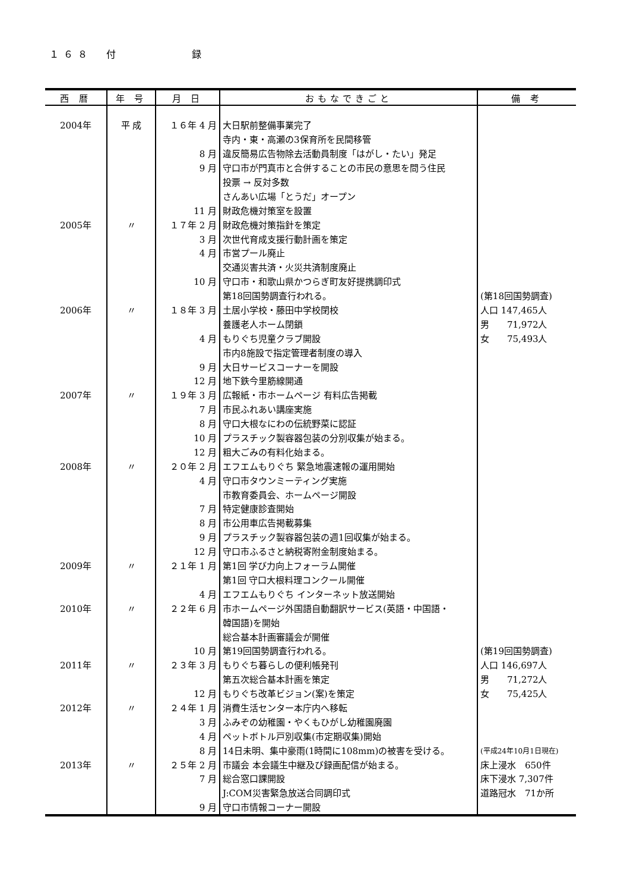１６８　付　　　　　録
| 西 暦 | 年 号 | 月 日 | おもなできごと | 備 考 |
| --- | --- | --- | --- | --- |
| 2004年 | 平 成 | １６年 4 月 | 大日駅前整備事業完了 | |
| | | | 寺内・東・高瀬の3保育所を民間移管 | |
| | | 8 月 | 違反簡易広告物除去活動員制度「はがし・たい」発足 | |
| | | 9 月 | 守口市が門真市と合併することの市民の意思を問う住民 | |
| | | | 投票 → 反対多数 | |
| | | | さんあい広場「とうだ」オープン | |
| | | 11 月 | 財政危機対策室を設置 | |
| 2005年 | 〃 | １７年 2 月 | 財政危機対策指針を策定 | |
| | | 3 月 | 次世代育成支援行動計画を策定 | |
| | | 4 月 | 市営プール廃止 | |
| | | | 交通災害共済・火災共済制度廃止 | |
| | | 10 月 | 守口市・和歌山県かつらぎ町友好提携調印式 | |
| | | | 第18回国勢調査行われる。 | (第18回国勢調査) |
| 2006年 | 〃 | １８年 3 月 | 土居小学校・藤田中学校閉校 | 人口 147,465人 |
| | | | 養護老人ホーム閉鎖 | 男 71,972人 |
| | | 4 月 | もりぐち児童クラブ開設 | 女 75,493人 |
| | | | 市内8施設で指定管理者制度の導入 | |
| | | 9 月 | 大日サービスコーナーを開設 | |
| | | 12 月 | 地下鉄今里筋線開通 | |
| 2007年 | 〃 | １９年 3 月 | 広報紙・市ホームページ 有料広告掲載 | |
| | | 7 月 | 市民ふれあい講座実施 | |
| | | 8 月 | 守口大根なにわの伝統野菜に認証 | |
| | | 10 月 | プラスチック製容器包装の分別収集が始まる。 | |
| | | 12 月 | 粗大ごみの有料化始まる。 | |
| 2008年 | 〃 | ２０年 2 月 | エフエムもりぐち 緊急地震速報の運用開始 | |
| | | 4 月 | 守口市タウンミーティング実施 | |
| | | | 市教育委員会、ホームページ開設 | |
| | | 7 月 | 特定健康診査開始 | |
| | | 8 月 | 市公用車広告掲載募集 | |
| | | 9 月 | プラスチック製容器包装の週1回収集が始まる。 | |
| | | 12 月 | 守口市ふるさと納税寄附金制度始まる。 | |
| 2009年 | 〃 | ２１年 1 月 | 第1回 学び力向上フォーラム開催 | |
| | | | 第1回 守口大根料理コンクール開催 | |
| | | 4 月 | エフエムもりぐち インターネット放送開始 | |
| 2010年 | 〃 | ２２年 6 月 | 市ホームページ外国語自動翻訳サービス(英語・中国語・ | |
| | | | 韓国語)を開始 | |
| | | | 総合基本計画審議会が開催 | |
| | | 10 月 | 第19回国勢調査行われる。 | (第19回国勢調査) |
| 2011年 | 〃 | ２３年 3 月 | もりぐち暮らしの便利帳発刊 | 人口 146,697人 |
| | | | 第五次総合基本計画を策定 | 男 71,272人 |
| | | 12 月 | もりぐち改革ビジョン(案)を策定 | 女 75,425人 |
| 2012年 | 〃 | ２４年 1 月 | 消費生活センター本庁内へ移転 | |
| | | 3 月 | ふみぞの幼稚園・やくもひがし幼稚園廃園 | |
| | | 4 月 | ペットボトル戸別収集(市定期収集)開始 | |
| | | 8 月 | 14日未明、集中豪雨(1時間に108mm)の被害を受ける。 | (平成24年10月1日現在) |
| 2013年 | 〃 | ２５年 2 月 | 市議会 本会議生中継及び録画配信が始まる。 | 床上浸水 650件 |
| | | 7 月 | 総合窓口課開設 | 床下浸水 7,307件 |
| | | | J:COM災害緊急放送合同調印式 | 道路冠水 71か所 |
| | | 9 月 | 守口市情報コーナー開設 | |